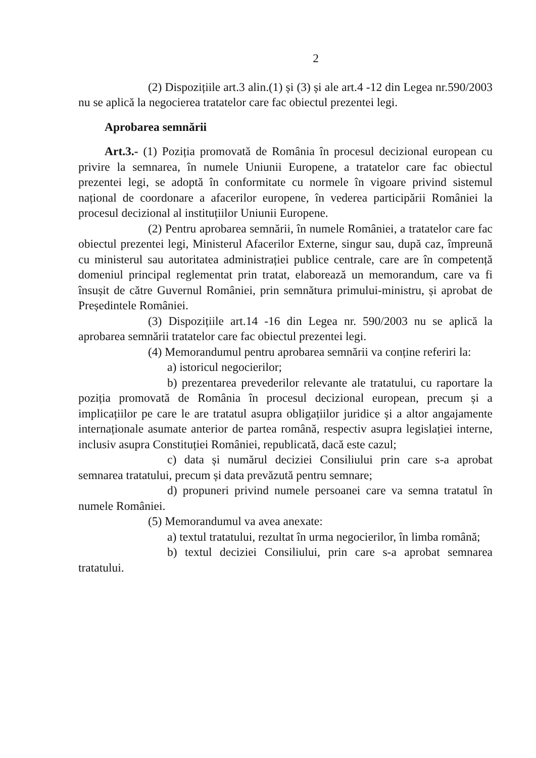2
(2) Dispozițiile art.3 alin.(1) și (3) și ale art.4 -12 din Legea nr.590/2003 nu se aplică la negocierea tratatelor care fac obiectul prezentei legi.
Aprobarea semnării
Art.3.- (1) Poziția promovată de România în procesul decizional european cu privire la semnarea, în numele Uniunii Europene, a tratatelor care fac obiectul prezentei legi, se adoptă în conformitate cu normele în vigoare privind sistemul național de coordonare a afacerilor europene, în vederea participării României la procesul decizional al instituțiilor Uniunii Europene.
(2) Pentru aprobarea semnării, în numele României, a tratatelor care fac obiectul prezentei legi, Ministerul Afacerilor Externe, singur sau, după caz, împreună cu ministerul sau autoritatea administrației publice centrale, care are în competență domeniul principal reglementat prin tratat, elaborează un memorandum, care va fi însușit de către Guvernul României, prin semnătura primului-ministru, și aprobat de Președintele României.
(3) Dispozițiile art.14 -16 din Legea nr. 590/2003 nu se aplică la aprobarea semnării tratatelor care fac obiectul prezentei legi.
(4) Memorandumul pentru aprobarea semnării va conține referiri la:
a) istoricul negocierilor;
b) prezentarea prevederilor relevante ale tratatului, cu raportare la poziția promovată de România în procesul decizional european, precum și a implicațiilor pe care le are tratatul asupra obligațiilor juridice și a altor angajamente internaționale asumate anterior de partea română, respectiv asupra legislației interne, inclusiv asupra Constituției României, republicată, dacă este cazul;
c) data și numărul deciziei Consiliului prin care s-a aprobat semnarea tratatului, precum și data prevăzută pentru semnare;
d) propuneri privind numele persoanei care va semna tratatul în numele României.
(5) Memorandumul va avea anexate:
a) textul tratatului, rezultat în urma negocierilor, în limba română;
b) textul deciziei Consiliului, prin care s-a aprobat semnarea tratatului.